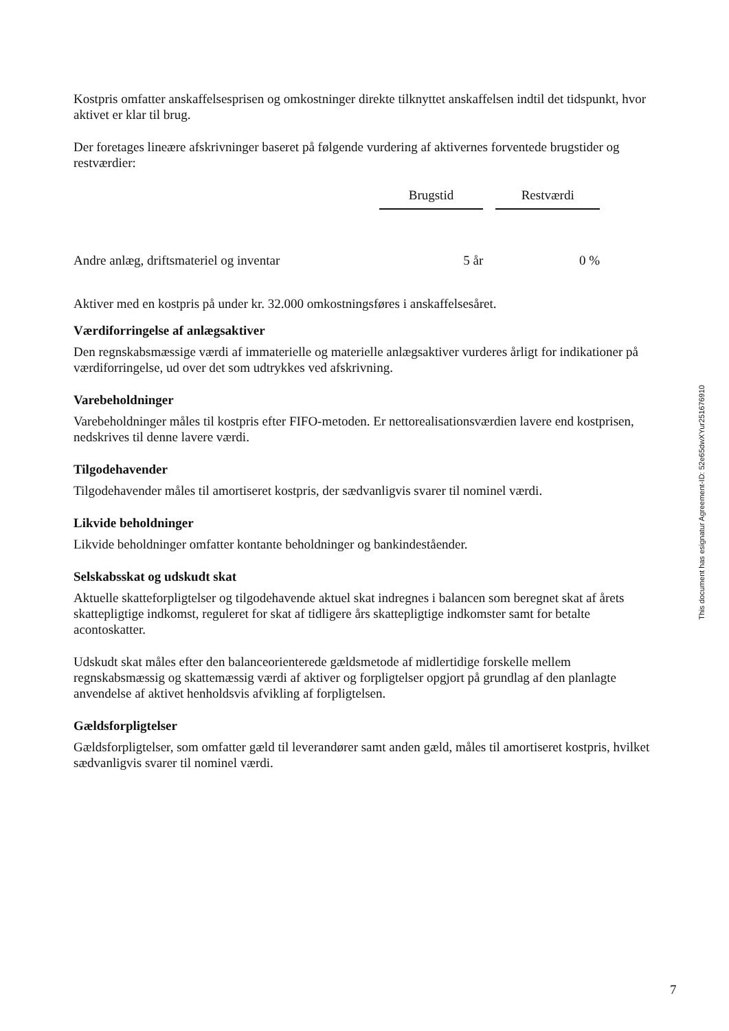Kostpris omfatter anskaffelsesprisen og omkostninger direkte tilknyttet anskaffelsen indtil det tidspunkt, hvor aktivet er klar til brug.
Der foretages lineære afskrivninger baseret på følgende vurdering af aktivernes forventede brugstider og restværdier:
| | Brugstid | | Restværdi |
| --- | --- | --- | --- |
| Andre anlæg, driftsmateriel og inventar | 5 år | | 0 % |
Aktiver med en kostpris på under kr. 32.000 omkostningsføres i anskaffelsesåret.
Værdiforringelse af anlægsaktiver
Den regnskabsmæssige værdi af immaterielle og materielle anlægsaktiver vurderes årligt for indikationer på værdiforringelse, ud over det som udtrykkes ved afskrivning.
Varebeholdninger
Varebeholdninger måles til kostpris efter FIFO-metoden. Er nettorealisationsværdien lavere end kostprisen, nedskrives til denne lavere værdi.
Tilgodehavender
Tilgodehavender måles til amortiseret kostpris, der sædvanligvis svarer til nominel værdi.
Likvide beholdninger
Likvide beholdninger omfatter kontante beholdninger og bankindeståender.
Selskabsskat og udskudt skat
Aktuelle skatteforpligtelser og tilgodehavende aktuel skat indregnes i balancen som beregnet skat af årets skattepligtige indkomst, reguleret for skat af tidligere års skattepligtige indkomster samt for betalte acontoskatter.
Udskudt skat måles efter den balanceorienterede gældsmetode af midlertidige forskelle mellem regnskabsmæssig og skattemæssig værdi af aktiver og forpligtelser opgjort på grundlag af den planlagte anvendelse af aktivet henholdsvis afvikling af forpligtelsen.
Gældsforpligtelser
Gældsforpligtelser, som omfatter gæld til leverandører samt anden gæld, måles til amortiseret kostpris, hvilket sædvanligvis svarer til nominel værdi.
This document has esignatur Agreement-ID: 52e65dwXYur251676910
7